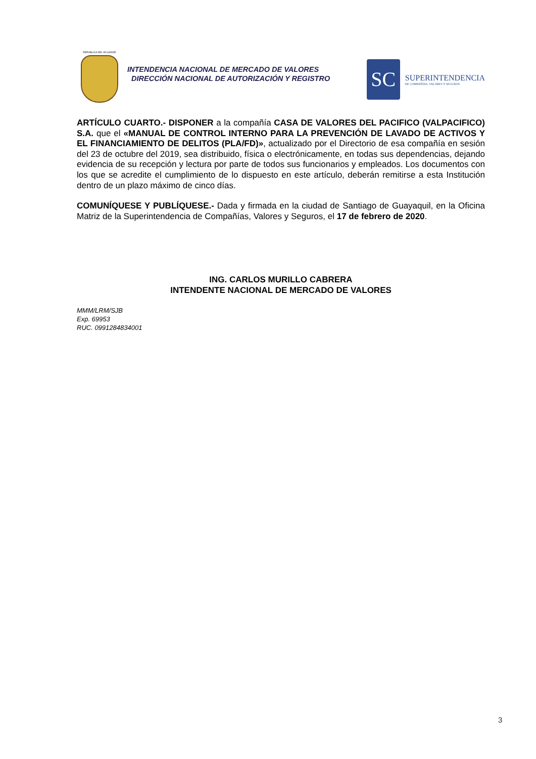REPÚBLICA DEL ECUADOR
INTENDENCIA NACIONAL DE MERCADO DE VALORES
DIRECCIÓN NACIONAL DE AUTORIZACIÓN Y REGISTRO
SC
SUPERINTENDENCIA
DE COMPAÑÍAS, VALORES Y SEGUROS
ARTÍCULO CUARTO.- DISPONER a la compañía CASA DE VALORES DEL PACIFICO (VALPACIFICO) S.A. que el «MANUAL DE CONTROL INTERNO PARA LA PREVENCIÓN DE LAVADO DE ACTIVOS Y EL FINANCIAMIENTO DE DELITOS (PLA/FD)», actualizado por el Directorio de esa compañía en sesión del 23 de octubre del 2019, sea distribuido, física o electrónicamente, en todas sus dependencias, dejando evidencia de su recepción y lectura por parte de todos sus funcionarios y empleados. Los documentos con los que se acredite el cumplimiento de lo dispuesto en este artículo, deberán remitirse a esta Institución dentro de un plazo máximo de cinco días.
COMUNÍQUESE Y PUBLÍQUESE.- Dada y firmada en la ciudad de Santiago de Guayaquil, en la Oficina Matriz de la Superintendencia de Compañías, Valores y Seguros, el 17 de febrero de 2020.
ING. CARLOS MURILLO CABRERA
INTENDENTE NACIONAL DE MERCADO DE VALORES
MMM/LRM/SJB
Exp. 69953
RUC. 0991284834001
3